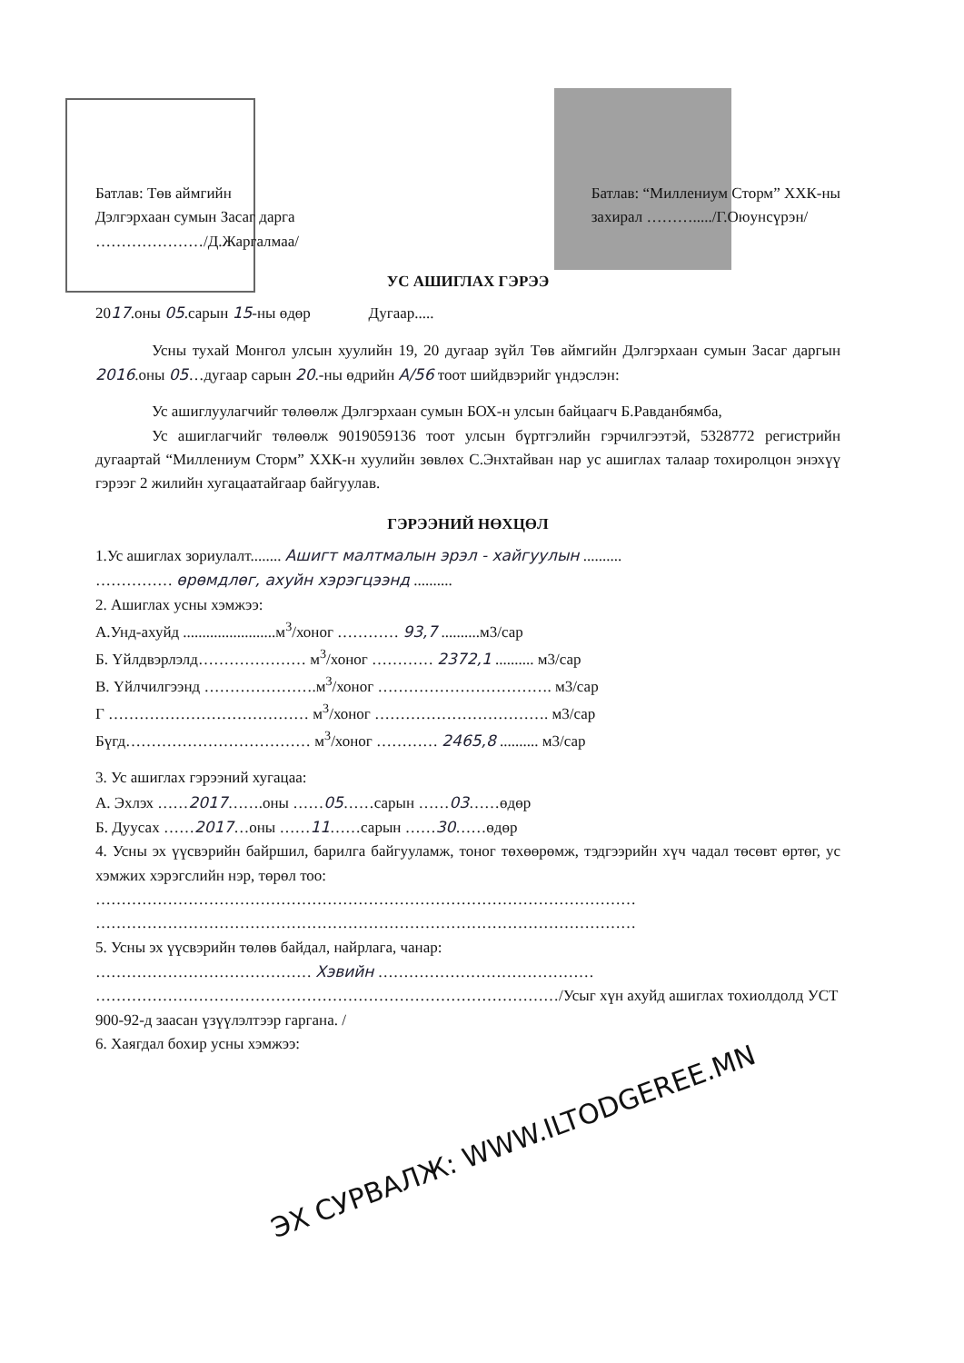Батлав: Төв аймгийн
Дэлгэрхаан сумын Засаг дарга
…………………/Д.Жаргалмаа/
Батлав: “Миллениум Сторм” ХХК-ны
захирал ………...../Г.Оюунсүрэн/
УС АШИГЛАХ ГЭРЭЭ
2017.оны 05.сарын 15-ны өдөр Дугаар.....
Усны тухай Монгол улсын хуулийн 19, 20 дугаар зүйл Төв аймгийн Дэлгэрхаан сумын Засаг даргын 2016.оны 05…дугаар сарын 20.-ны өдрийн А/56 тоот шийдвэрийг үндэслэн:
Ус ашиглуулагчийг төлөөлж Дэлгэрхаан сумын БОХ-н улсын байцаагч Б.Равданбямба,
Ус ашиглагчийг төлөөлж 9019059136 тоот улсын бүртгэлийн гэрчилгээтэй, 5328772 регистрийн дугаартай “Миллениум Сторм” ХХК-н хуулийн зөвлөх С.Энхтайван нар ус ашиглах талаар тохиролцон энэхүү гэрээг 2 жилийн хугацаатайгаар байгуулав.
ГЭРЭЭНИЙ НӨХЦӨЛ
1.Ус ашиглах зориулалт........ Ашигт малтмалын эрэл - хайгуулын ..........
…………… өрөмдлөг, ахуйн хэрэгцээнд ..........
2. Ашиглах усны хэмжээ:
А.Унд-ахуйд ........................м<sup>3</sup>/хоног ………… 93,7 ..........м3/сар
Б. Үйлдвэрлэлд………………… м<sup>3</sup>/хоног ………… 2372,1 .......... м3/сар
В. Үйлчилгээнд ………………….м<sup>3</sup>/хоног ……………………………. м3/сар
Г ………………………………… м<sup>3</sup>/хоног ……………………………. м3/сар
Бүгд……………………………… м<sup>3</sup>/хоног ………… 2465,8 .......... м3/сар
3. Ус ашиглах гэрээний хугацаа:
А. Эхлэх ……2017…….оны ……05……сарын ……03……өдөр
Б. Дуусах ……2017…оны ……11……сарын ……30……өдөр
4. Усны эх үүсвэрийн байршил, барилга байгууламж, тоног төхөөрөмж, тэдгээрийн хүч чадал төсөвт өртөг, ус хэмжих хэрэгслийн нэр, төрөл тоо:
……………………………………………………………………………………………
……………………………………………………………………………………………
5. Усны эх үүсвэрийн төлөв байдал, найрлага, чанар:
…………………………………… Хэвийн ……………………………………
………………………………………………………………………………/Усыг хүн ахуйд ашиглах тохиолдолд УСТ 900-92-д заасан үзүүлэлтээр гаргана. /
6. Хаягдал бохир усны хэмжээ:
ЭХ СУРВАЛЖ: WWW.ILTODGEREE.MN